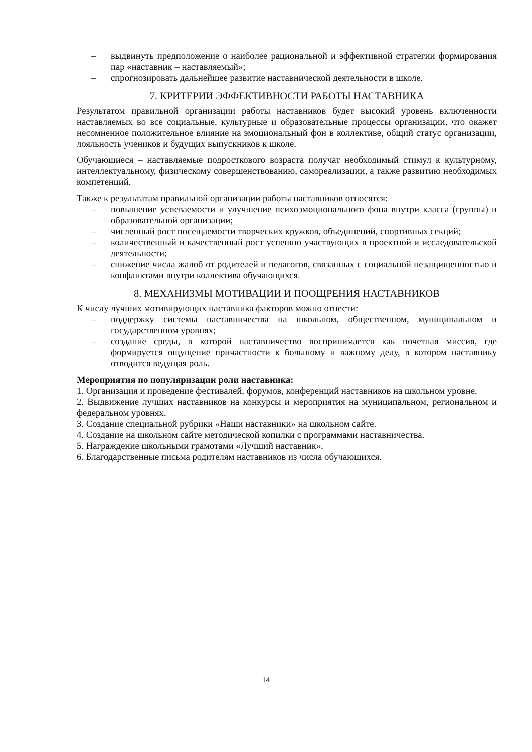– выдвинуть предположение о наиболее рациональной и эффективной стратегии формирования пар «наставник – наставляемый»;
– спрогнозировать дальнейшее развитие наставнической деятельности в школе.
7. КРИТЕРИИ ЭФФЕКТИВНОСТИ РАБОТЫ НАСТАВНИКА
Результатом правильной организации работы наставников будет высокий уровень включенности наставляемых во все социальные, культурные и образовательные процессы организации, что окажет несомненное положительное влияние на эмоциональный фон в коллективе, общий статус организации, лояльность учеников и будущих выпускников к школе.
Обучающиеся – наставляемые подросткового возраста получат необходимый стимул к культурному, интеллектуальному, физическому совершенствованию, самореализации, а также развитию необходимых компетенций.
Также к результатам правильной организации работы наставников относятся:
– повышение успеваемости и улучшение психоэмоционального фона внутри класса (группы) и образовательной организации;
– численный рост посещаемости творческих кружков, объединений, спортивных секций;
– количественный и качественный рост успешно участвующих в проектной и исследовательской деятельности;
– снижение числа жалоб от родителей и педагогов, связанных с социальной незащищенностью и конфликтами внутри коллектива обучающихся.
8. МЕХАНИЗМЫ МОТИВАЦИИ И ПООЩРЕНИЯ НАСТАВНИКОВ
К числу лучших мотивирующих наставника факторов можно отнести:
– поддержку системы наставничества на школьном, общественном, муниципальном и государственном уровнях;
– создание среды, в которой наставничество воспринимается как почетная миссия, где формируется ощущение причастности к большому и важному делу, в котором наставнику отводится ведущая роль.
Мероприятия по популяризации роли наставника:
1. Организация и проведение фестивалей, форумов, конференций наставников на школьном уровне.
2. Выдвижение лучших наставников на конкурсы и мероприятия на муниципальном, региональном и федеральном уровнях.
3. Создание специальной рубрики «Наши наставники» на школьном сайте.
4. Создание на школьном сайте методической копилки с программами наставничества.
5. Награждение школьными грамотами «Лучший наставник».
6. Благодарственные письма родителям наставников из числа обучающихся.
14